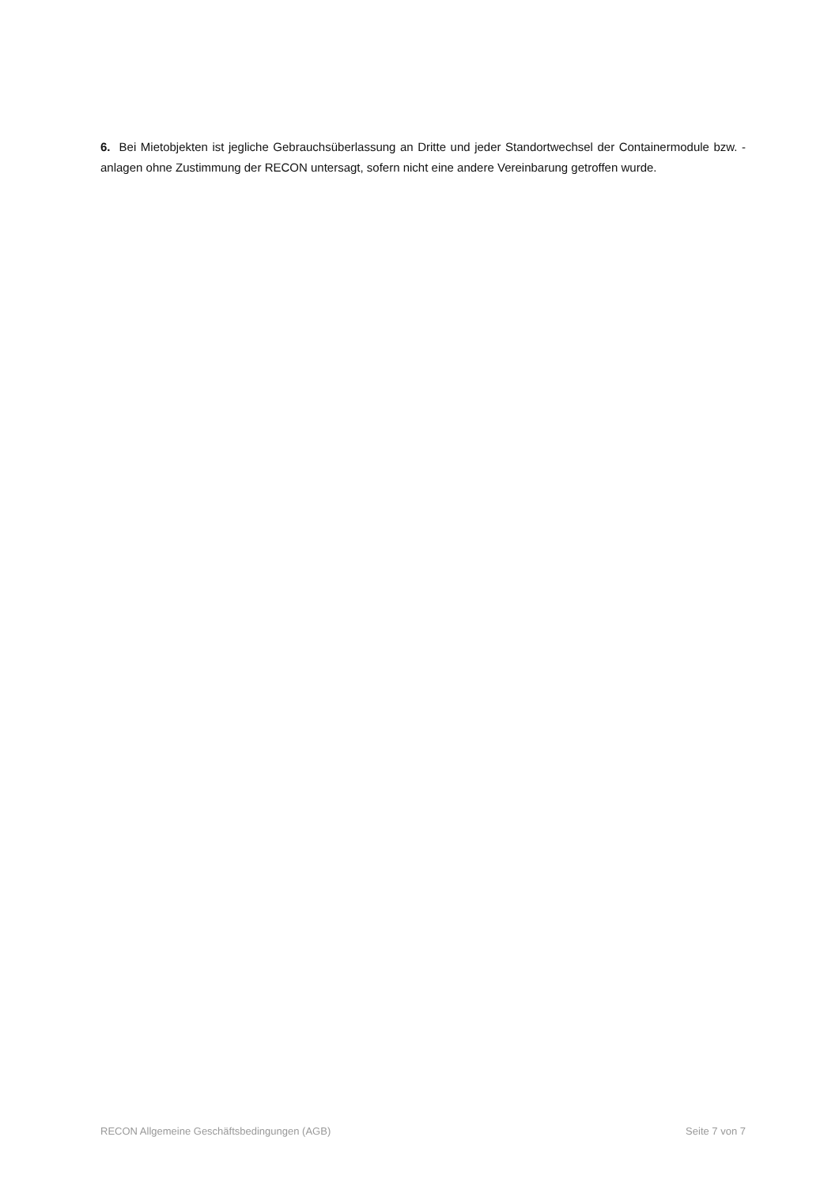6. Bei Mietobjekten ist jegliche Gebrauchsüberlassung an Dritte und jeder Standortwechsel der Containermodule bzw. -anlagen ohne Zustimmung der RECON untersagt, sofern nicht eine andere Vereinbarung getroffen wurde.
RECON Allgemeine Geschäftsbedingungen (AGB) Seite 7 von 7